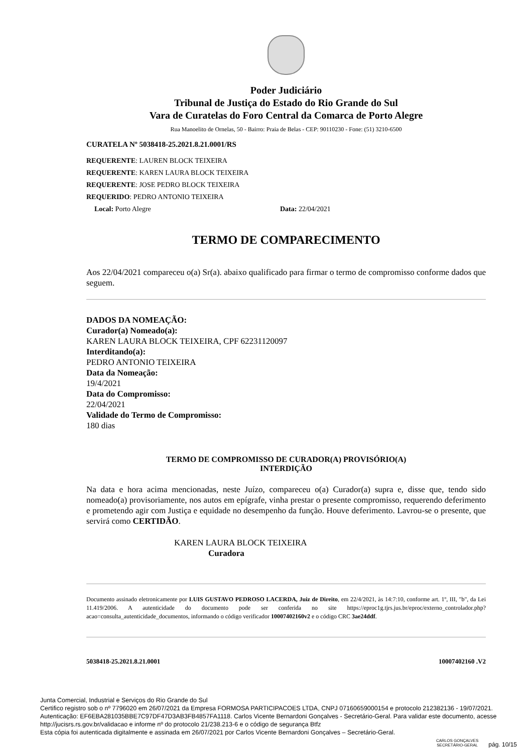Poder Judiciário
Tribunal de Justiça do Estado do Rio Grande do Sul
Vara de Curatelas do Foro Central da Comarca de Porto Alegre
Rua Manoelito de Ornelas, 50 - Bairro: Praia de Belas - CEP: 90110230 - Fone: (51) 3210-6500
CURATELA Nº 5038418-25.2021.8.21.0001/RS
REQUERENTE: LAUREN BLOCK TEIXEIRA
REQUERENTE: KAREN LAURA BLOCK TEIXEIRA
REQUERENTE: JOSE PEDRO BLOCK TEIXEIRA
REQUERIDO: PEDRO ANTONIO TEIXEIRA
Local: Porto Alegre Data: 22/04/2021
TERMO DE COMPARECIMENTO
Aos 22/04/2021 compareceu o(a) Sr(a). abaixo qualificado para firmar o termo de compromisso conforme dados que seguem.
DADOS DA NOMEAÇÃO:
Curador(a) Nomeado(a):
KAREN LAURA BLOCK TEIXEIRA, CPF 62231120097
Interditando(a):
PEDRO ANTONIO TEIXEIRA
Data da Nomeação:
19/4/2021
Data do Compromisso:
22/04/2021
Validade do Termo de Compromisso:
180 dias
TERMO DE COMPROMISSO DE CURADOR(A) PROVISÓRIO(A)
INTERDIÇÃO
Na data e hora acima mencionadas, neste Juízo, compareceu o(a) Curador(a) supra e, disse que, tendo sido nomeado(a) provisoriamente, nos autos em epígrafe, vinha prestar o presente compromisso, requerendo deferimento e prometendo agir com Justiça e equidade no desempenho da função. Houve deferimento. Lavrou-se o presente, que servirá como CERTIDÃO.
KAREN LAURA BLOCK TEIXEIRA
Curadora
Documento assinado eletronicamente por LUIS GUSTAVO PEDROSO LACERDA, Juiz de Direito, em 22/4/2021, às 14:7:10, conforme art. 1º, III, "b", da Lei 11.419/2006. A autenticidade do documento pode ser conferida no site https://eproc1g.tjrs.jus.br/eproc/externo_controlador.php?acao=consulta_autenticidade_documentos, informando o código verificador 10007402160v2 e o código CRC 3ae24ddf.
5038418-25.2021.8.21.0001 10007402160 .V2
Junta Comercial, Industrial e Serviços do Rio Grande do Sul
Certifico registro sob o nº 7796020 em 26/07/2021 da Empresa FORMOSA PARTICIPACOES LTDA, CNPJ 07160659000154 e protocolo 212382136 - 19/07/2021. Autenticação: EF6EBA281035BBE7C97DF47D3AB3FB4857FA1118. Carlos Vicente Bernardoni Gonçalves - Secretário-Geral. Para validar este documento, acesse http://jucisrs.rs.gov.br/validacao e informe nº do protocolo 21/238.213-6 e o código de segurança Btfz
Esta cópia foi autenticada digitalmente e assinada em 26/07/2021 por Carlos Vicente Bernardoni Gonçalves – Secretário-Geral.
CARLOS GONÇALVES
SECRETÁRIO-GERAL pág. 10/15